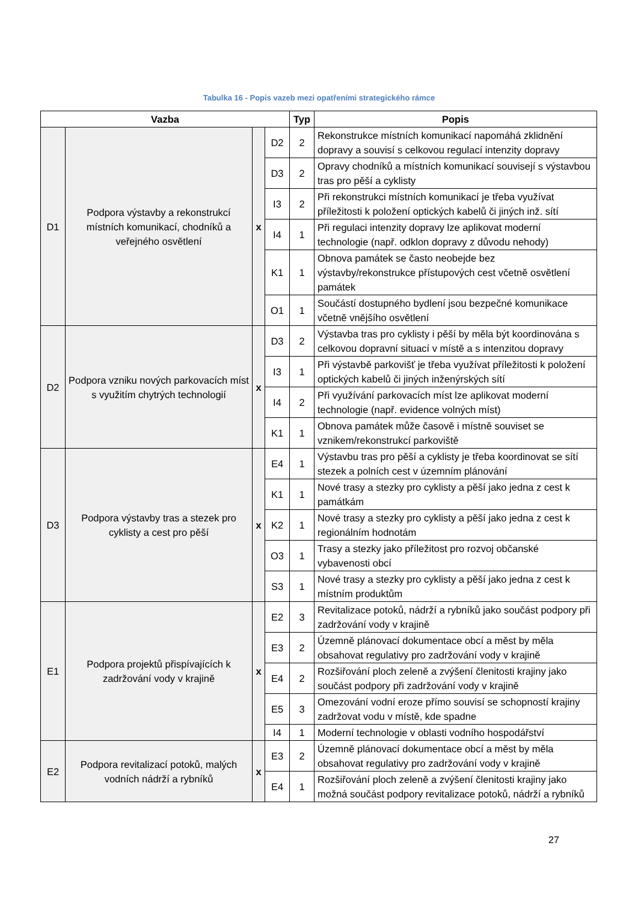Tabulka 16 - Popis vazeb mezi opatřeními strategického rámce
| Vazba | | | | Typ | Popis |
| --- | --- | --- | --- | --- | --- |
| D1 | Podpora výstavby a rekonstrukcí místních komunikací, chodníků a veřejného osvětlení | x | D2 | 2 | Rekonstrukce místních komunikací napomáhá zklidnění dopravy a souvisí s celkovou regulací intenzity dopravy |
| | | | D3 | 2 | Opravy chodníků a místních komunikací souvisejí s výstavbou tras pro pěší a cyklisty |
| | | | I3 | 2 | Při rekonstrukci místních komunikací je třeba využívat příležitosti k položení optických kabelů či jiných inž. sítí |
| | | | I4 | 1 | Při regulaci intenzity dopravy lze aplikovat moderní technologie (např. odklon dopravy z důvodu nehody) |
| | | | K1 | 1 | Obnova památek se často neobejde bez výstavby/rekonstrukce přístupových cest včetně osvětlení památek |
| | | | O1 | 1 | Součástí dostupného bydlení jsou bezpečné komunikace včetně vnějšího osvětlení |
| D2 | Podpora vzniku nových parkovacích míst s využitím chytrých technologií | x | D3 | 2 | Výstavba tras pro cyklisty i pěší by měla být koordinována s celkovou dopravní situací v místě a s intenzitou dopravy |
| | | | I3 | 1 | Při výstavbě parkovišť je třeba využívat příležitosti k položení optických kabelů či jiných inženýrských sítí |
| | | | I4 | 2 | Při využívání parkovacích míst lze aplikovat moderní technologie (např. evidence volných míst) |
| | | | K1 | 1 | Obnova památek může časově i místně souviset se vznikem/rekonstrukcí parkoviště |
| D3 | Podpora výstavby tras a stezek pro cyklisty a cest pro pěší | x | E4 | 1 | Výstavbu tras pro pěší a cyklisty je třeba koordinovat se sítí stezek a polních cest v územním plánování |
| | | | K1 | 1 | Nové trasy a stezky pro cyklisty a pěší jako jedna z cest k památkám |
| | | | K2 | 1 | Nové trasy a stezky pro cyklisty a pěší jako jedna z cest k regionálním hodnotám |
| | | | O3 | 1 | Trasy a stezky jako příležitost pro rozvoj občanské vybavenosti obcí |
| | | | S3 | 1 | Nové trasy a stezky pro cyklisty a pěší jako jedna z cest k místním produktům |
| E1 | Podpora projektů přispívajících k zadržování vody v krajině | x | E2 | 3 | Revitalizace potoků, nádrží a rybníků jako součást podpory při zadržování vody v krajině |
| | | | E3 | 2 | Územně plánovací dokumentace obcí a měst by měla obsahovat regulativy pro zadržování vody v krajině |
| | | | E4 | 2 | Rozšiřování ploch zeleně a zvýšení členitosti krajiny jako součást podpory při zadržování vody v krajině |
| | | | E5 | 3 | Omezování vodní eroze přímo souvisí se schopností krajiny zadržovat vodu v místě, kde spadne |
| | | | I4 | 1 | Moderní technologie v oblasti vodního hospodářství |
| E2 | Podpora revitalizací potoků, malých vodních nádrží a rybníků | x | E3 | 2 | Územně plánovací dokumentace obcí a měst by měla obsahovat regulativy pro zadržování vody v krajině |
| | | | E4 | 1 | Rozšiřování ploch zeleně a zvýšení členitosti krajiny jako možná součást podpory revitalizace potoků, nádrží a rybníků |
27